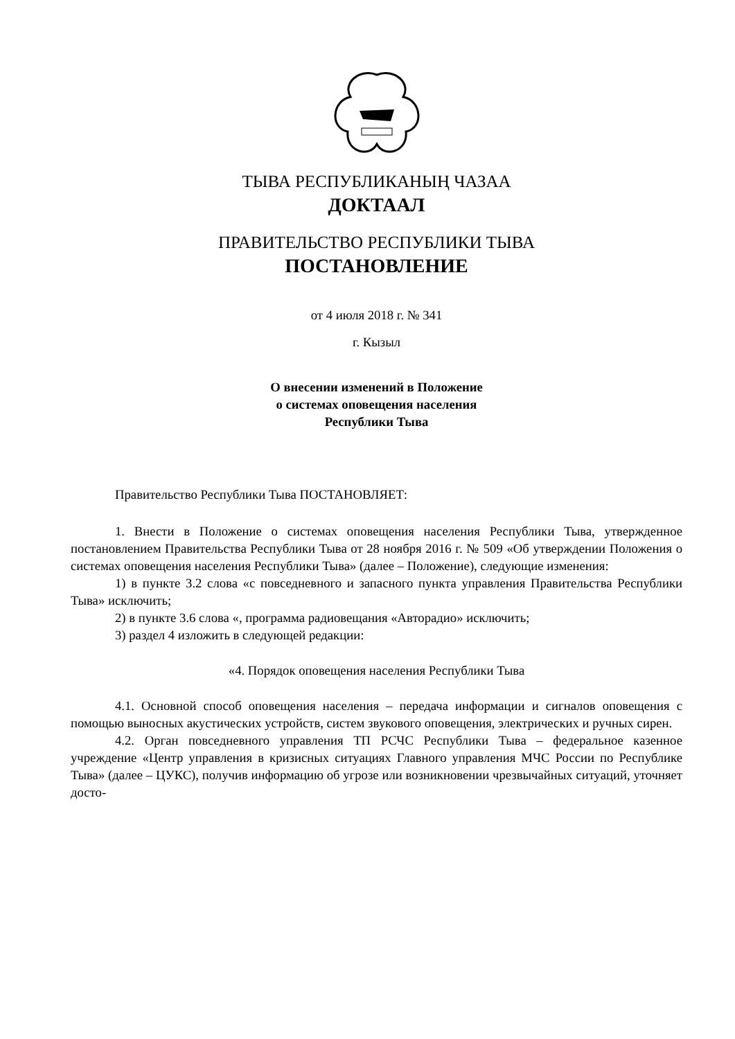ТЫВА РЕСПУБЛИКАНЫҢ ЧАЗАА
ДОКТААЛ
ПРАВИТЕЛЬСТВО РЕСПУБЛИКИ ТЫВА
ПОСТАНОВЛЕНИЕ
от 4 июля 2018 г. № 341
г. Кызыл
О внесении изменений в Положение
о системах оповещения населения
Республики Тыва
Правительство Республики Тыва ПОСТАНОВЛЯЕТ:
1. Внести в Положение о системах оповещения населения Республики Тыва, утвержденное постановлением Правительства Республики Тыва от 28 ноября 2016 г. № 509 «Об утверждении Положения о системах оповещения населения Республики Тыва» (далее – Положение), следующие изменения:
1) в пункте 3.2 слова «с повседневного и запасного пункта управления Правительства Республики Тыва» исключить;
2) в пункте 3.6 слова «, программа радиовещания «Авторадио» исключить;
3) раздел 4 изложить в следующей редакции:
«4. Порядок оповещения населения Республики Тыва
4.1. Основной способ оповещения населения – передача информации и сигналов оповещения с помощью выносных акустических устройств, систем звукового оповещения, электрических и ручных сирен.
4.2. Орган повседневного управления ТП РСЧС Республики Тыва – федеральное казенное учреждение «Центр управления в кризисных ситуациях Главного управления МЧС России по Республике Тыва» (далее – ЦУКС), получив информацию об угрозе или возникновении чрезвычайных ситуаций, уточняет досто-